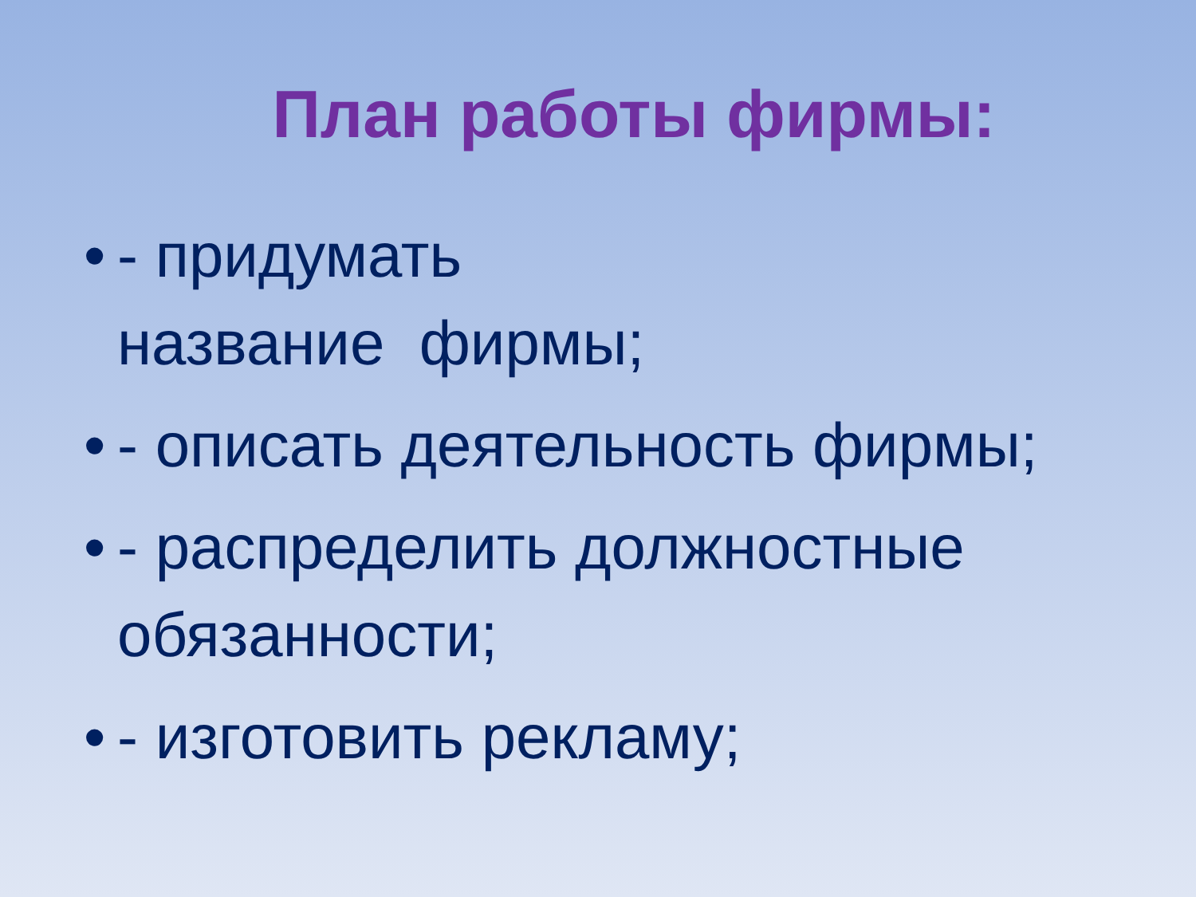План работы фирмы:
• - придумать
название фирмы;
• - описать деятельность фирмы;
• - распределить должностные обязанности;
• - изготовить рекламу;